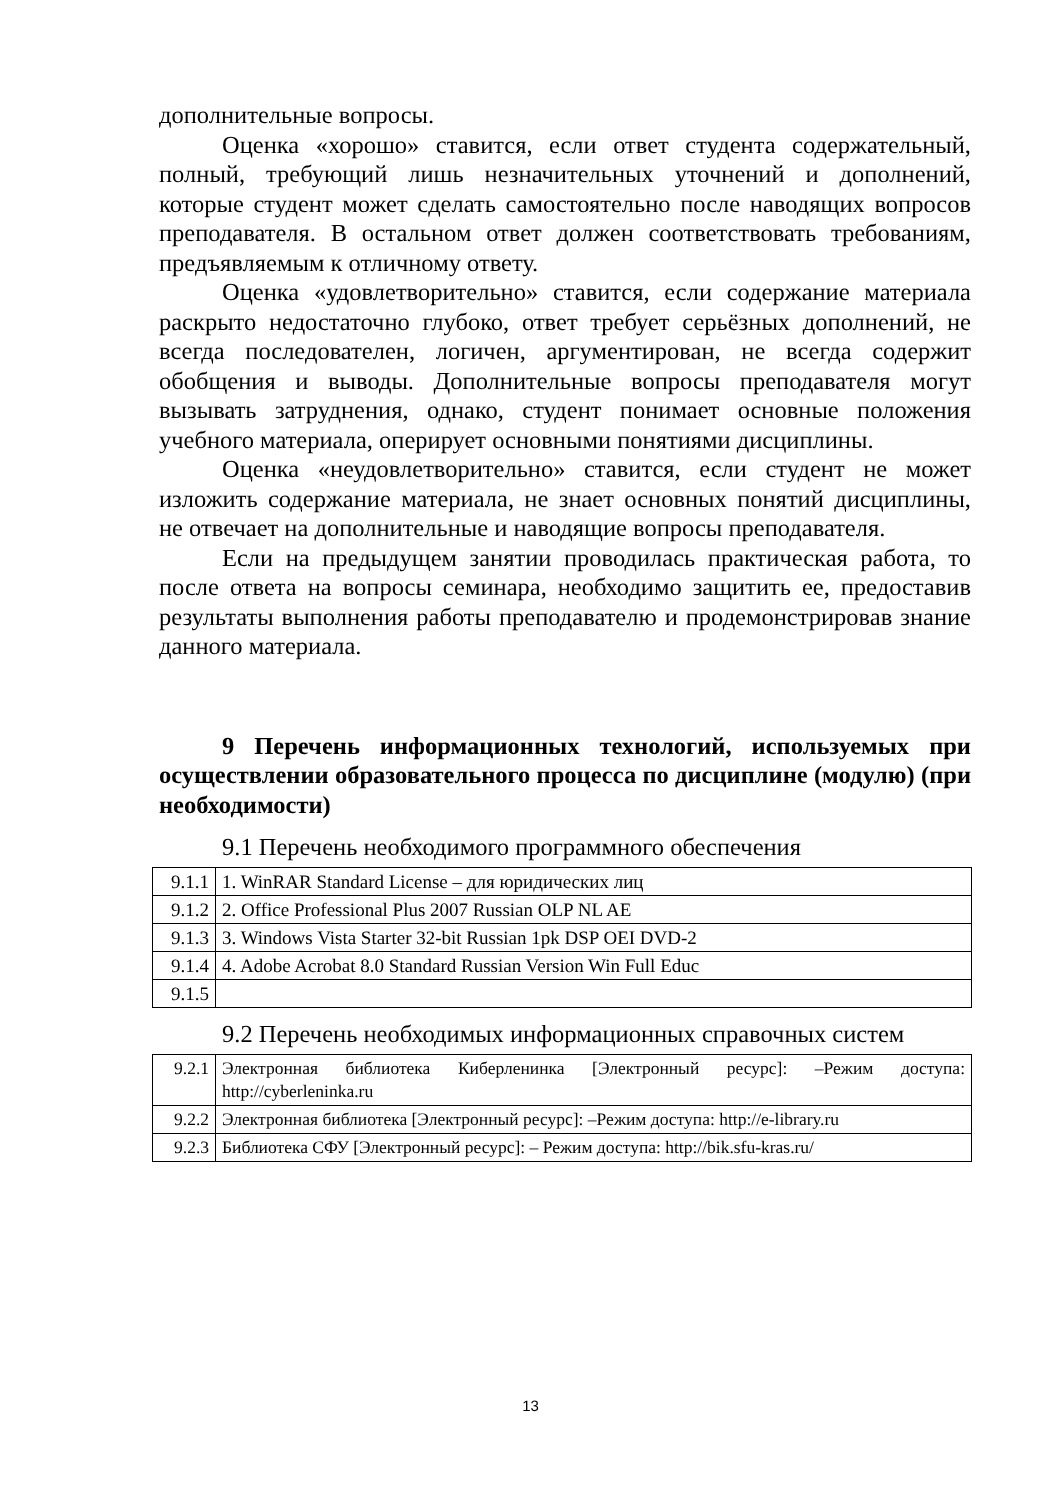дополнительные вопросы.
Оценка «хорошо» ставится, если ответ студента содержательный, полный, требующий лишь незначительных уточнений и дополнений, которые студент может сделать самостоятельно после наводящих вопросов преподавателя. В остальном ответ должен соответствовать требованиям, предъявляемым к отличному ответу.
Оценка «удовлетворительно» ставится, если содержание материала раскрыто недостаточно глубоко, ответ требует серьёзных дополнений, не всегда последователен, логичен, аргументирован, не всегда содержит обобщения и выводы. Дополнительные вопросы преподавателя могут вызывать затруднения, однако, студент понимает основные положения учебного материала, оперирует основными понятиями дисциплины.
Оценка «неудовлетворительно» ставится, если студент не может изложить содержание материала, не знает основных понятий дисциплины, не отвечает на дополнительные и наводящие вопросы преподавателя.
Если на предыдущем занятии проводилась практическая работа, то после ответа на вопросы семинара, необходимо защитить ее, предоставив результаты выполнения работы преподавателю и продемонстрировав знание данного материала.
9 Перечень информационных технологий, используемых при осуществлении образовательного процесса по дисциплине (модулю) (при необходимости)
9.1 Перечень необходимого программного обеспечения
| 9.1.1 | 1. WinRAR Standard License – для юридических лиц |
| 9.1.2 | 2. Office Professional Plus 2007 Russian OLP NL AE |
| 9.1.3 | 3. Windows Vista Starter 32-bit Russian 1pk DSP OEI DVD-2 |
| 9.1.4 | 4. Adobe Acrobat 8.0 Standard Russian Version Win Full Educ |
| 9.1.5 | |
9.2 Перечень необходимых информационных справочных систем
| 9.2.1 | Электронная библиотека Киберленинка [Электронный ресурс]: –Режим доступа: http://cyberleninka.ru |
| 9.2.2 | Электронная библиотека [Электронный ресурс]: –Режим доступа: http://e-library.ru |
| 9.2.3 | Библиотека СФУ [Электронный ресурс]: – Режим доступа: http://bik.sfu-kras.ru/ |
13